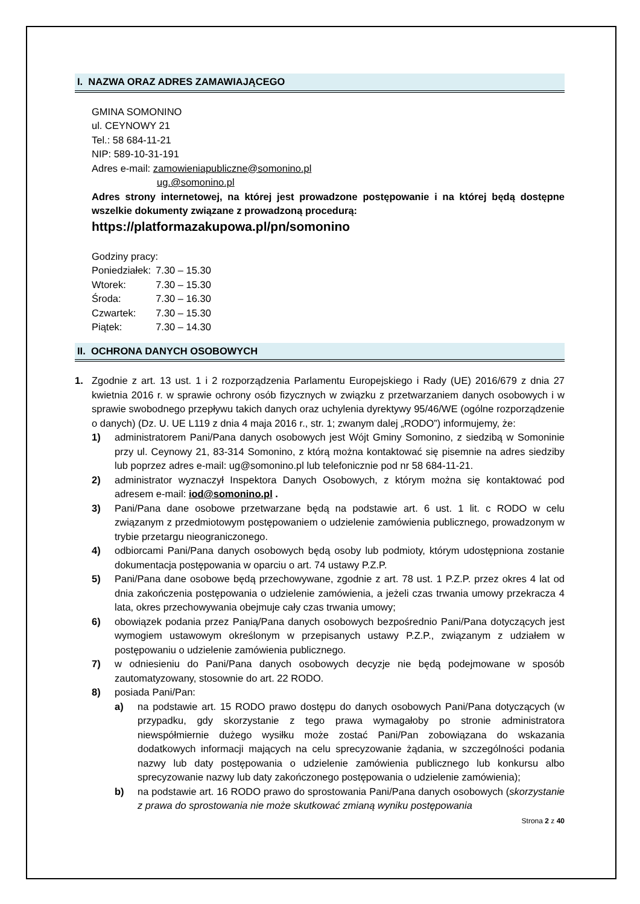I. NAZWA ORAZ ADRES ZAMAWIAJĄCEGO
GMINA SOMONINO
ul. CEYNOWY 21
Tel.: 58 684-11-21
NIP: 589-10-31-191
Adres e-mail: zamowieniapubliczne@somonino.pl
ug.@somonino.pl
Adres strony internetowej, na której jest prowadzone postępowanie i na której będą dostępne wszelkie dokumenty związane z prowadzoną procedurą:
https://platformazakupowa.pl/pn/somonino
Godziny pracy:
| Poniedziałek: | 7.30 – 15.30 |
| Wtorek: | 7.30 – 15.30 |
| Środa: | 7.30 – 16.30 |
| Czwartek: | 7.30 – 15.30 |
| Piątek: | 7.30 – 14.30 |
II. OCHRONA DANYCH OSOBOWYCH
1. Zgodnie z art. 13 ust. 1 i 2 rozporządzenia Parlamentu Europejskiego i Rady (UE) 2016/679 z dnia 27 kwietnia 2016 r. w sprawie ochrony osób fizycznych w związku z przetwarzaniem danych osobowych i w sprawie swobodnego przepływu takich danych oraz uchylenia dyrektywy 95/46/WE (ogólne rozporządzenie o danych) (Dz. U. UE L119 z dnia 4 maja 2016 r., str. 1; zwanym dalej „RODO”) informujemy, że:
1) administratorem Pani/Pana danych osobowych jest Wójt Gminy Somonino, z siedzibą w Somoninie przy ul. Ceynowy 21, 83-314 Somonino, z którą można kontaktować się pisemnie na adres siedziby lub poprzez adres e-mail: ug@somonino.pl lub telefonicznie pod nr 58 684-11-21.
2) administrator wyznaczył Inspektora Danych Osobowych, z którym można się kontaktować pod adresem e-mail: iod@somonino.pl .
3) Pani/Pana dane osobowe przetwarzane będą na podstawie art. 6 ust. 1 lit. c RODO w celu związanym z przedmiotowym postępowaniem o udzielenie zamówienia publicznego, prowadzonym w trybie przetargu nieograniczonego.
4) odbiorcami Pani/Pana danych osobowych będą osoby lub podmioty, którym udostępniona zostanie dokumentacja postępowania w oparciu o art. 74 ustawy P.Z.P.
5) Pani/Pana dane osobowe będą przechowywane, zgodnie z art. 78 ust. 1 P.Z.P. przez okres 4 lat od dnia zakończenia postępowania o udzielenie zamówienia, a jeżeli czas trwania umowy przekracza 4 lata, okres przechowywania obejmuje cały czas trwania umowy;
6) obowiązek podania przez Panią/Pana danych osobowych bezpośrednio Pani/Pana dotyczących jest wymogiem ustawowym określonym w przepisanych ustawy P.Z.P., związanym z udziałem w postępowaniu o udzielenie zamówienia publicznego.
7) w odniesieniu do Pani/Pana danych osobowych decyzje nie będą podejmowane w sposób zautomatyzowany, stosownie do art. 22 RODO.
8) posiada Pani/Pan:
a) na podstawie art. 15 RODO prawo dostępu do danych osobowych Pani/Pana dotyczących (w przypadku, gdy skorzystanie z tego prawa wymagałoby po stronie administratora niewspółmiernie dużego wysiłku może zostać Pani/Pan zobowiązana do wskazania dodatkowych informacji mających na celu sprecyzowanie żądania, w szczególności podania nazwy lub daty postępowania o udzielenie zamówienia publicznego lub konkursu albo sprecyzowanie nazwy lub daty zakończonego postępowania o udzielenie zamówienia);
b) na podstawie art. 16 RODO prawo do sprostowania Pani/Pana danych osobowych (skorzystanie z prawa do sprostowania nie może skutkować zmianą wyniku postępowania
Strona 2 z 40